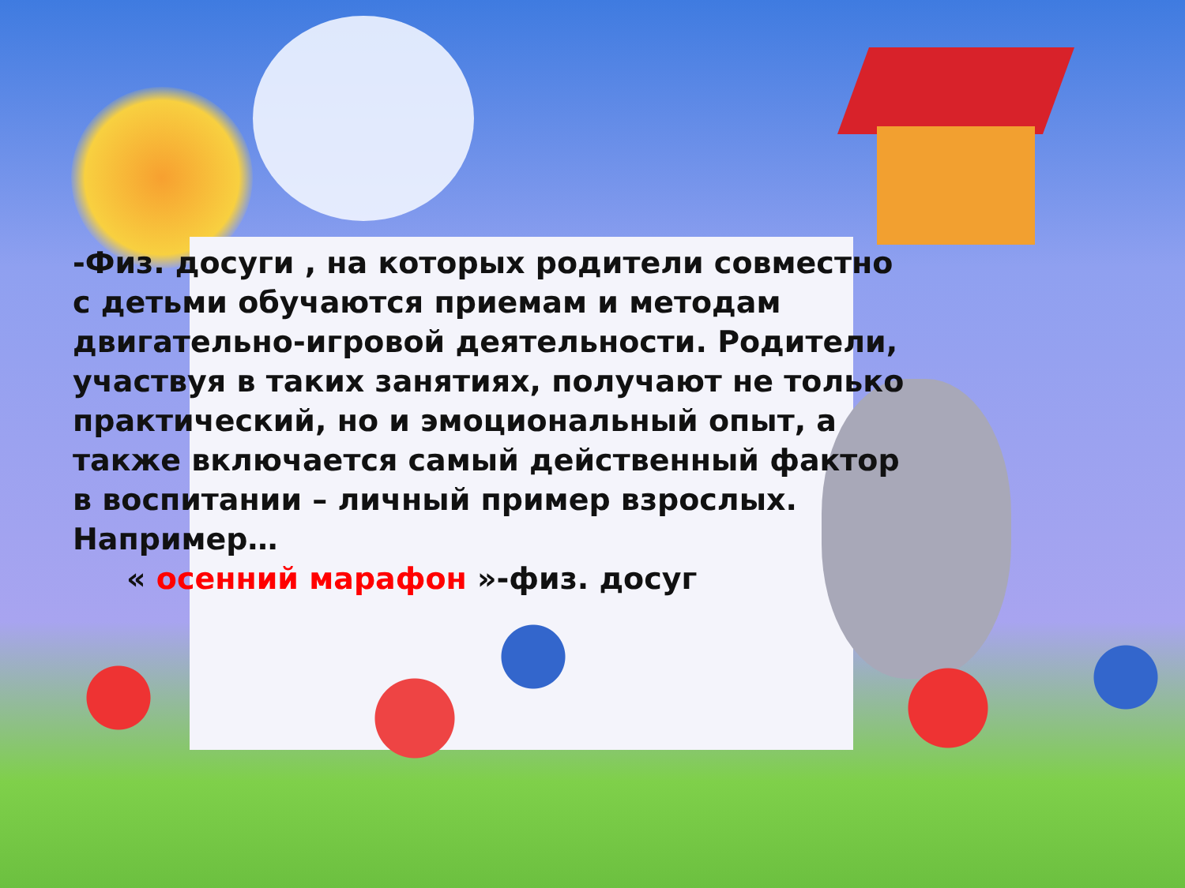-Физ. досуги , на которых родители совместно с детьми обучаются приемам и методам двигательно-игровой деятельности. Родители, участвуя в таких занятиях, получают не только практический, но и эмоциональный опыт, а также включается самый действенный фактор в воспитании – личный пример взрослых. Например…
« осенний марафон »-физ. досуг